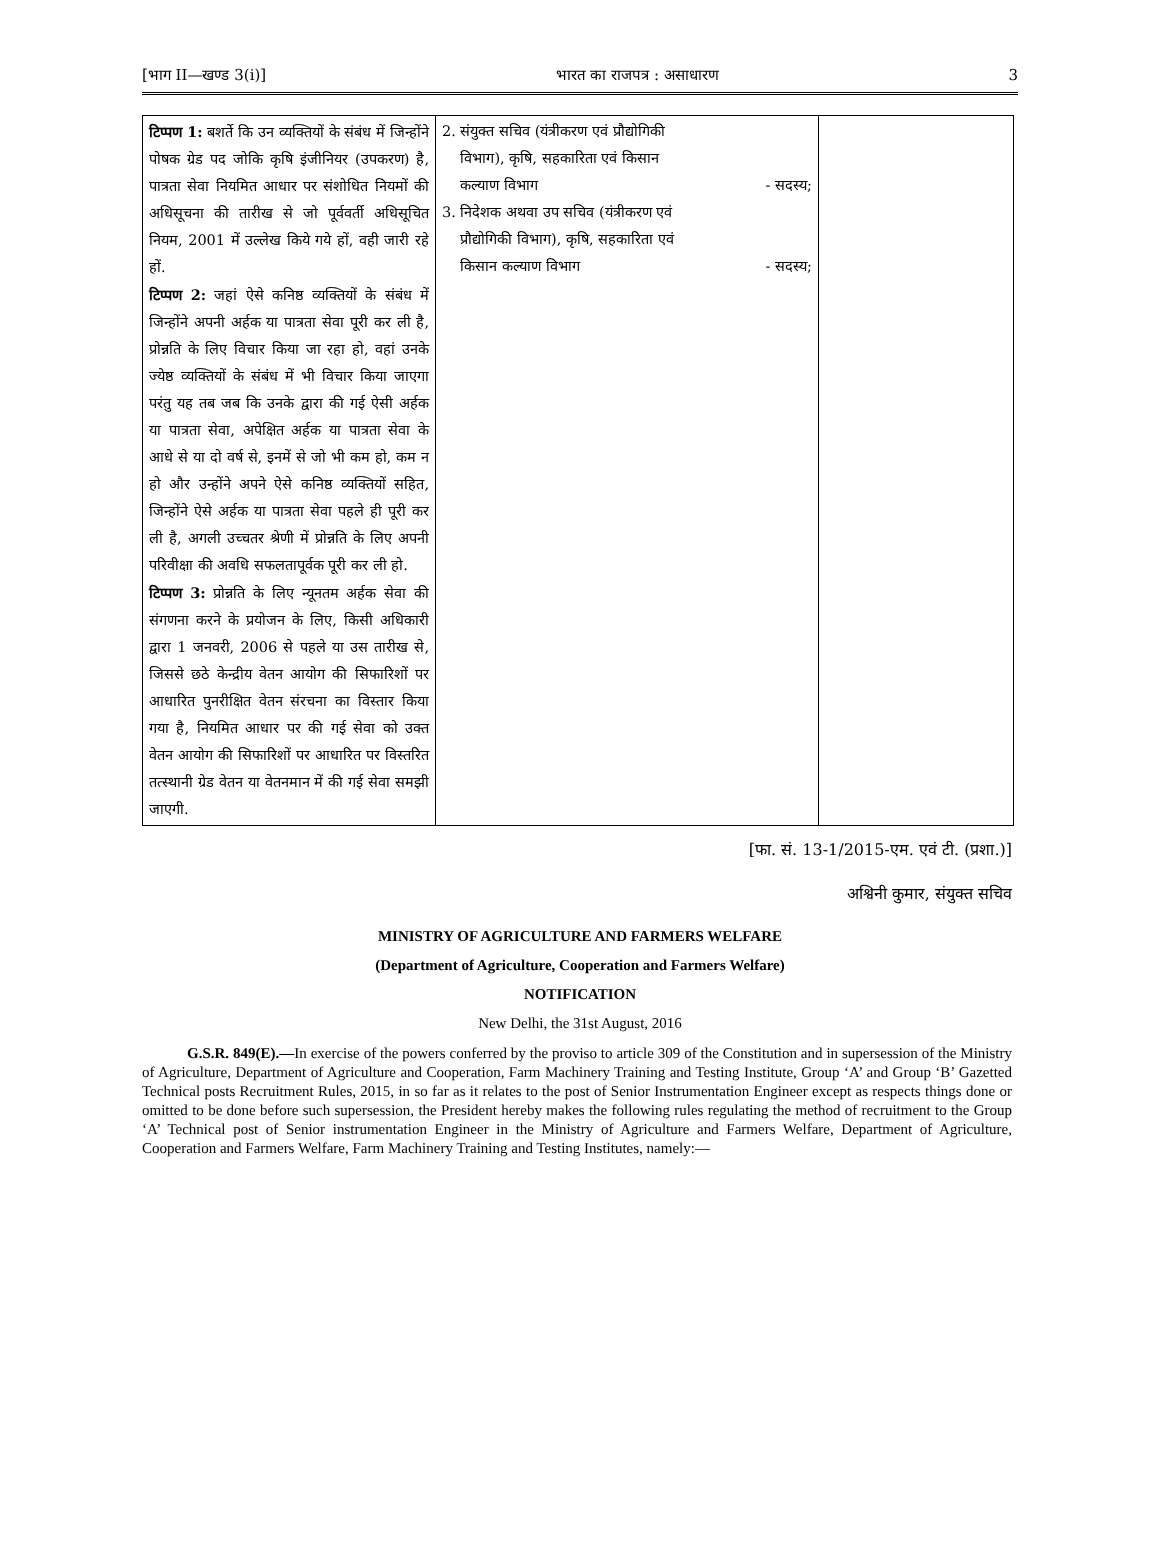[भाग II—खण्ड 3(i)] भारत का राजपत्र : असाधारण 3
| टिप्पण 1: बशर्ते कि उन व्यक्तियों के संबंध में जिन्होंने पोषक ग्रेड पद जोकि कृषि इंजीनियर (उपकरण) है, पात्रता सेवा नियमित आधार पर संशोधित नियमों की अधिसूचना की तारीख से जो पूर्ववर्ती अधिसूचित नियम, 2001 में उल्लेख किये गये हों, वही जारी रहे हों. टिप्पण 2: जहां ऐसे कनिष्ठ व्यक्तियों के संबंध में जिन्होंने अपनी अर्हक या पात्रता सेवा पूरी कर ली है, प्रोन्नति के लिए विचार किया जा रहा हो, वहां उनके ज्येष्ठ व्यक्तियों के संबंध में भी विचार किया जाएगा परंतु यह तब जब कि उनके द्वारा की गई ऐसी अर्हक या पात्रता सेवा, अपेक्षित अर्हक या पात्रता सेवा के आधे से या दो वर्ष से, इनमें से जो भी कम हो, कम न हो और उन्होंने अपने ऐसे कनिष्ठ व्यक्तियों सहित, जिन्होंने ऐसे अर्हक या पात्रता सेवा पहले ही पूरी कर ली है, अगली उच्चतर श्रेणी में प्रोन्नति के लिए अपनी परिवीक्षा की अवधि सफलतापूर्वक पूरी कर ली हो. टिप्पण 3: प्रोन्नति के लिए न्यूनतम अर्हक सेवा की संगणना करने के प्रयोजन के लिए, किसी अधिकारी द्वारा 1 जनवरी, 2006 से पहले या उस तारीख से, जिससे छठे केन्द्रीय वेतन आयोग की सिफारिशों पर आधारित पुनरीक्षित वेतन संरचना का विस्तार किया गया है, नियमित आधार पर की गई सेवा को उक्त वेतन आयोग की सिफारिशों पर आधारित पर विस्तरित तत्स्थानी ग्रेड वेतन या वेतनमान में की गई सेवा समझी जाएगी. | 2. संयुक्त सचिव (यंत्रीकरण एवं प्रौद्योगिकी विभाग), कृषि, सहकारिता एवं किसान कल्याण विभाग - सदस्य; 3. निदेशक अथवा उप सचिव (यंत्रीकरण एवं प्रौद्योगिकी विभाग), कृषि, सहकारिता एवं किसान कल्याण विभाग - सदस्य; | |
[फा. सं. 13-1/2015-एम. एवं टी. (प्रशा.)]
अश्विनी कुमार, संयुक्त सचिव
MINISTRY OF AGRICULTURE AND FARMERS WELFARE
(Department of Agriculture, Cooperation and Farmers Welfare)
NOTIFICATION
New Delhi, the 31st August, 2016
G.S.R. 849(E).—In exercise of the powers conferred by the proviso to article 309 of the Constitution and in supersession of the Ministry of Agriculture, Department of Agriculture and Cooperation, Farm Machinery Training and Testing Institute, Group ‘A’ and Group ‘B’ Gazetted Technical posts Recruitment Rules, 2015, in so far as it relates to the post of Senior Instrumentation Engineer except as respects things done or omitted to be done before such supersession, the President hereby makes the following rules regulating the method of recruitment to the Group ‘A’ Technical post of Senior instrumentation Engineer in the Ministry of Agriculture and Farmers Welfare, Department of Agriculture, Cooperation and Farmers Welfare, Farm Machinery Training and Testing Institutes, namely:—